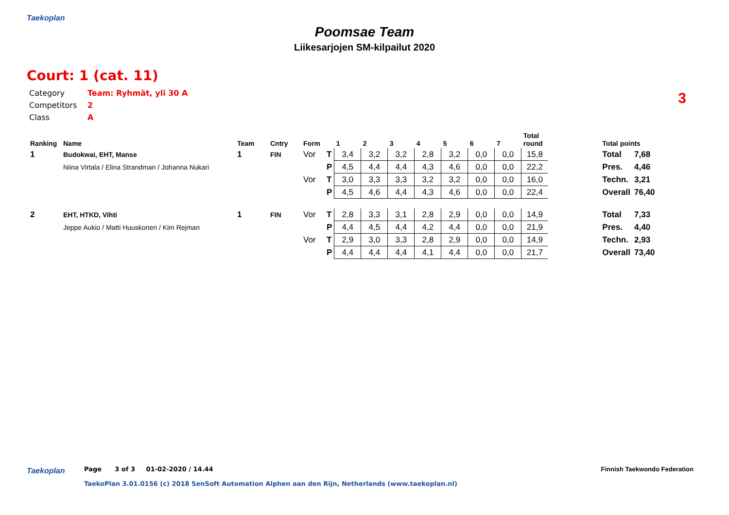Taekoplan
Poomsae Team
Liikesarjojen SM-kilpailut 2020
Court: 1 (cat. 11)
3
Category Team: Ryhmät, yli 30 A
Competitors 2
Class A
| Ranking | Name | Team | Cntry | Form | | 1 | 2 | 3 | 4 | 5 | 6 | 7 | Total round | | Total points | |
| --- | --- | --- | --- | --- | --- | --- | --- | --- | --- | --- | --- | --- | --- | --- | --- | --- |
| 1 | Budokwai, EHT, Manse | 1 | FIN | Vor | T | 3,4 | 3,2 | 3,2 | 2,8 | 3,2 | 0,0 | 0,0 | 15,8 | | Total | 7,68 |
| | Niina Virtala / Elina Strandman / Johanna Nukari | | | | P | 4,5 | 4,4 | 4,4 | 4,3 | 4,6 | 0,0 | 0,0 | 22,2 | | Pres. | 4,46 |
| | | | | Vor | T | 3,0 | 3,3 | 3,3 | 3,2 | 3,2 | 0,0 | 0,0 | 16,0 | | Techn. | 3,21 |
| | | | | | P | 4,5 | 4,6 | 4,4 | 4,3 | 4,6 | 0,0 | 0,0 | 22,4 | | Overall | 76,40 |
| 2 | EHT, HTKD, Vihti | 1 | FIN | Vor | T | 2,8 | 3,3 | 3,1 | 2,8 | 2,9 | 0,0 | 0,0 | 14,9 | | Total | 7,33 |
| | Jeppe Aukio / Matti Huuskonen / Kim Rejman | | | | P | 4,4 | 4,5 | 4,4 | 4,2 | 4,4 | 0,0 | 0,0 | 21,9 | | Pres. | 4,40 |
| | | | | Vor | T | 2,9 | 3,0 | 3,3 | 2,8 | 2,9 | 0,0 | 0,0 | 14,9 | | Techn. | 2,93 |
| | | | | | P | 4,4 | 4,4 | 4,4 | 4,1 | 4,4 | 0,0 | 0,0 | 21,7 | | Overall | 73,40 |
Taekoplan
Page 3 of 3 01-02-2020 / 14.44
Finnish Taekwondo Federation
TaekoPlan 3.01.0156 (c) 2018 SenSoft Automation Alphen aan den Rijn, Netherlands (www.taekoplan.nl)